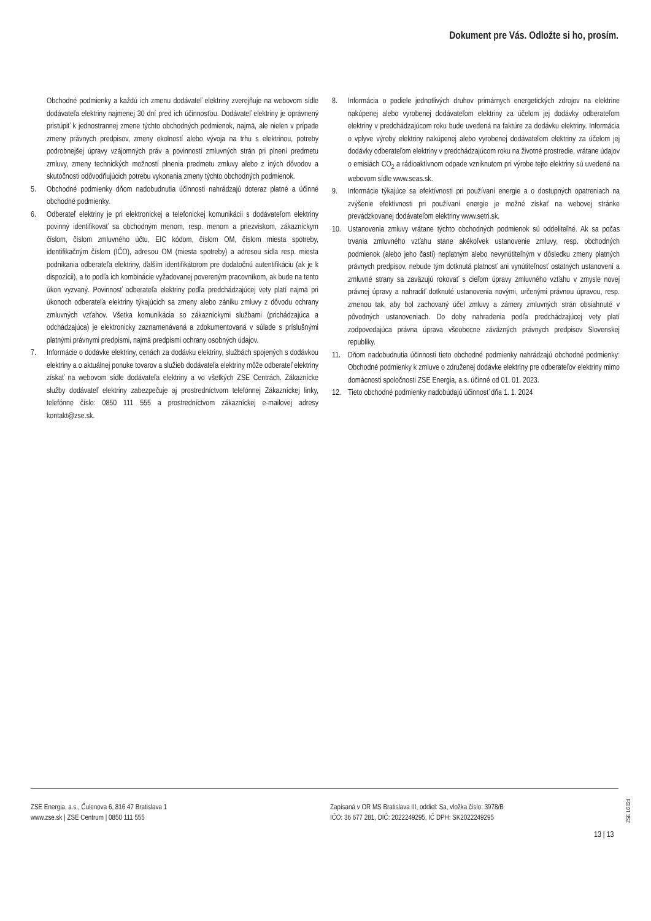Dokument pre Vás. Odložte si ho, prosím.
Obchodné podmienky a každú ich zmenu dodávateľ elektriny zverejňuje na webovom sídle dodávateľa elektriny najmenej 30 dní pred ich účinnosťou. Dodávateľ elektriny je oprávnený pristúpiť k jednostrannej zmene týchto obchodných podmienok, najmä, ale nielen v prípade zmeny právnych predpisov, zmeny okolností alebo vývoja na trhu s elektrinou, potreby podrobnejšej úpravy vzájomných práv a povinností zmluvných strán pri plnení predmetu zmluvy, zmeny technických možností plnenia predmetu zmluvy alebo z iných dôvodov a skutočnosti odôvodňujúcich potrebu vykonania zmeny týchto obchodných podmienok.
5. Obchodné podmienky dňom nadobudnutia účinnosti nahrádzajú doteraz platné a účinné obchodné podmienky.
6. Odberateľ elektriny je pri elektronickej a telefonickej komunikácii s dodávateľom elektriny povinný identifikovať sa obchodným menom, resp. menom a priezviskom, zákazníckym číslom, číslom zmluvného účtu, EIC kódom, číslom OM, číslom miesta spotreby, identifikačným číslom (IČO), adresou OM (miesta spotreby) a adresou sídla resp. miesta podnikania odberateľa elektriny, ďalším identifikátorom pre dodatočnú autentifikáciu (ak je k dispozícii), a to podľa ich kombinácie vyžadovanej povereným pracovníkom, ak bude na tento úkon vyzvaný. Povinnosť odberateľa elektriny podľa predchádzajúcej vety platí najmä pri úkonoch odberateľa elektriny týkajúcich sa zmeny alebo zániku zmluvy z dôvodu ochrany zmluvných vzťahov. Všetka komunikácia so zákazníckymi službami (prichádzajúca a odchádzajúca) je elektronicky zaznamenávaná a zdokumentovaná v súlade s príslušnými platnými právnymi predpismi, najmä predpismi ochrany osobných údajov.
7. Informácie o dodávke elektriny, cenách za dodávku elektriny, službách spojených s dodávkou elektriny a o aktuálnej ponuke tovarov a služieb dodávateľa elektriny môže odberateľ elektriny získať na webovom sídle dodávateľa elektriny a vo všetkých ZSE Centrách. Zákaznícke služby dodávateľ elektriny zabezpečuje aj prostredníctvom telefónnej Zákazníckej linky, telefónne číslo: 0850 111 555 a prostredníctvom zákazníckej e-mailovej adresy kontakt@zse.sk.
8. Informácia o podiele jednotlivých druhov primárnych energetických zdrojov na elektrine nakúpenej alebo vyrobenej dodávateľom elektriny za účelom jej dodávky odberateľom elektriny v predchádzajúcom roku bude uvedená na faktúre za dodávku elektriny. Informácia o vplyve výroby elektriny nakúpenej alebo vyrobenej dodávateľom elektriny za účelom jej dodávky odberateľom elektriny v predchádzajúcom roku na životné prostredie, vrátane údajov o emisiách CO<sub>2</sub> a rádioaktívnom odpade vzniknutom pri výrobe tejto elektriny sú uvedené na webovom sídle www.seas.sk.
9. Informácie týkajúce sa efektívnosti pri používaní energie a o dostupných opatreniach na zvýšenie efektívnosti pri používaní energie je možné získať na webovej stránke prevádzkovanej dodávateľom elektriny www.setri.sk.
10. Ustanovenia zmluvy vrátane týchto obchodných podmienok sú oddeliteľné. Ak sa počas trvania zmluvného vzťahu stane akékoľvek ustanovenie zmluvy, resp. obchodných podmienok (alebo jeho časti) neplatným alebo nevynútiteľným v dôsledku zmeny platných právnych predpisov, nebude tým dotknutá platnosť ani vynútiteľnosť ostatných ustanovení a zmluvné strany sa zaväzujú rokovať s cieľom úpravy zmluvného vzťahu v zmysle novej právnej úpravy a nahradiť dotknuté ustanovenia novými, určenými právnou úpravou, resp. zmenou tak, aby bol zachovaný účel zmluvy a zámery zmluvných strán obsiahnuté v pôvodných ustanoveniach. Do doby nahradenia podľa predchádzajúcej vety platí zodpovedajúca právna úprava všeobecne záväzných právnych predpisov Slovenskej republiky.
11. Dňom nadobudnutia účinnosti tieto obchodné podmienky nahrádzajú obchodné podmienky: Obchodné podmienky k zmluve o združenej dodávke elektriny pre odberateľov elektriny mimo domácnosti spoločnosti ZSE Energia, a.s. účinné od 01. 01. 2023.
12. Tieto obchodné podmienky nadobúdajú účinnosť dňa 1. 1. 2024
ZSE Energia, a.s., Čulenova 6, 816 47 Bratislava 1
www.zse.sk | ZSE Centrum | 0850 111 555
Zapísaná v OR MS Bratislava III, oddiel: Sa, vložka číslo: 3978/B
IČO: 36 677 281, DIČ: 2022249295, IČ DPH: SK2022249295
13 | 13
ZSE 1/2024